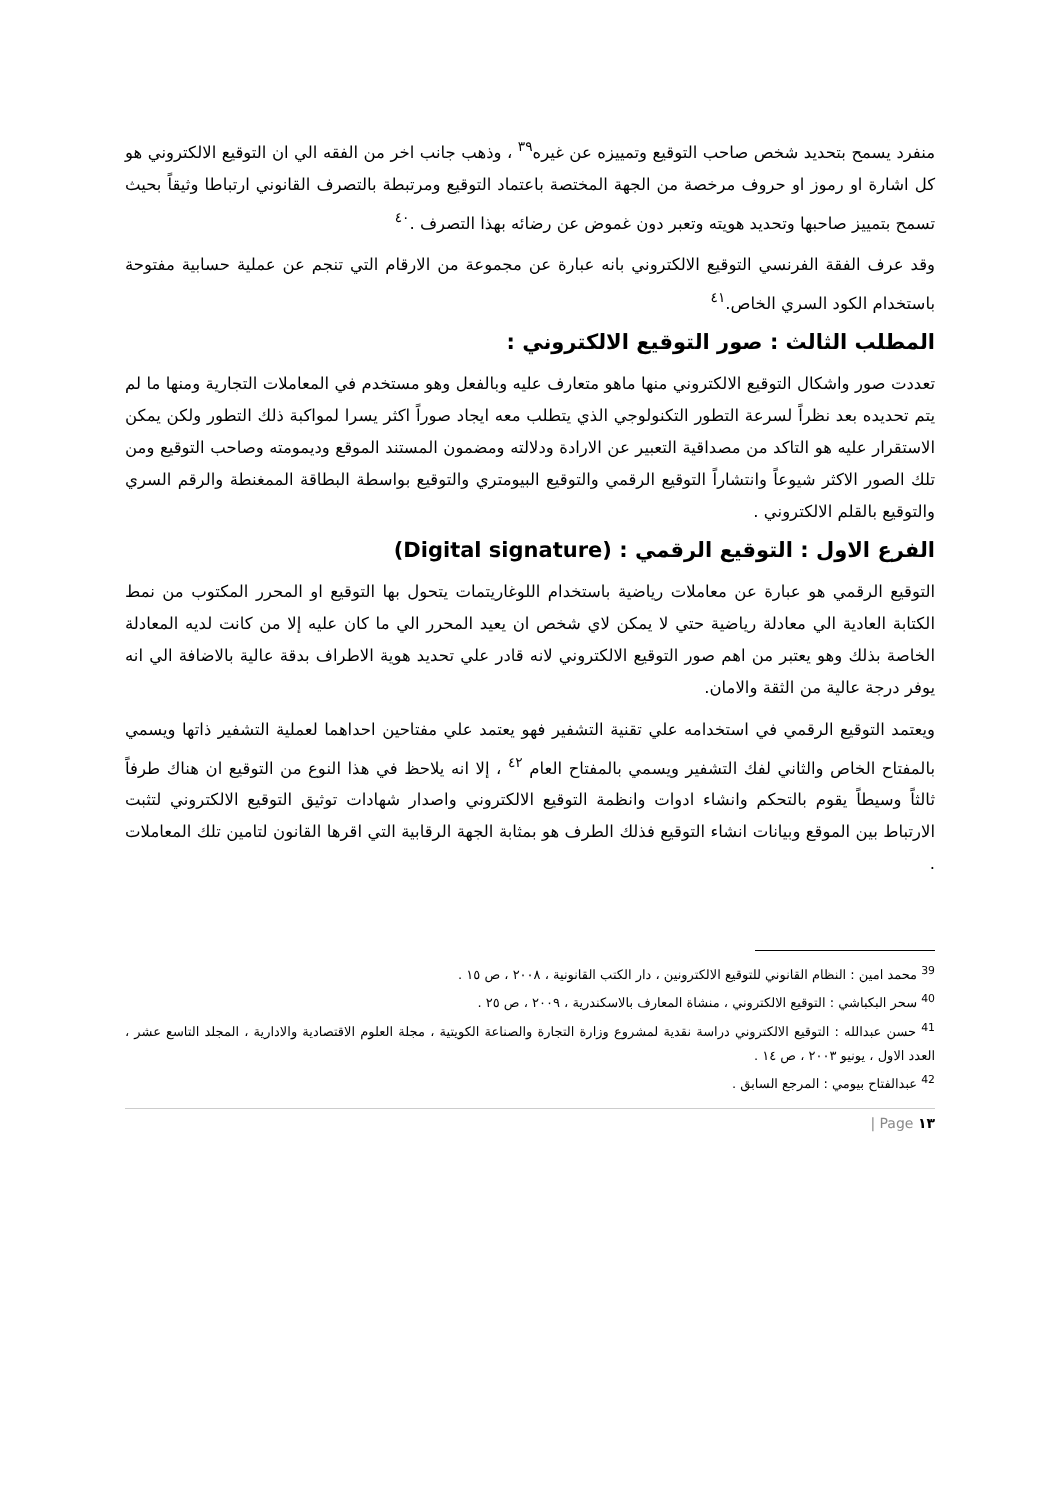منفرد يسمح بتحديد شخص صاحب التوقيع وتمييزه عن غيره<sup>٣٩</sup> ، وذهب جانب اخر من الفقه الي ان التوقيع الالكتروني هو كل اشارة او رموز او حروف مرخصة من الجهة المختصة باعتماد التوقيع ومرتبطة بالتصرف القانوني ارتباطا وثيقاً بحيث تسمح بتمييز صاحبها وتحديد هويته وتعبر دون غموض عن رضائه بهذا التصرف .<sup>٤٠</sup>
وقد عرف الفقة الفرنسي التوقيع الالكتروني بانه عبارة عن مجموعة من الارقام التي تنجم عن عملية حسابية مفتوحة باستخدام الكود السري الخاص.<sup>٤١</sup>
المطلب الثالث : صور التوقيع الالكتروني :
تعددت صور واشكال التوقيع الالكتروني منها ماهو متعارف عليه وبالفعل وهو مستخدم في المعاملات التجارية ومنها ما لم يتم تحديده بعد نظراً لسرعة التطور التكنولوجي الذي يتطلب معه ايجاد صوراً اكثر يسرا لمواكبة ذلك التطور ولكن يمكن الاستقرار عليه هو التاكد من مصداقية التعبير عن الارادة ودلالته ومضمون المستند الموقع وديمومته وصاحب التوقيع ومن تلك الصور الاكثر شيوعاً وانتشاراً التوقيع الرقمي والتوقيع البيومتري والتوقيع بواسطة البطاقة الممغنطة والرقم السري والتوقيع بالقلم الالكتروني .
الفرع الاول : التوقيع الرقمي : (Digital signature)
التوقيع الرقمي هو عبارة عن معاملات رياضية باستخدام اللوغاريتمات يتحول بها التوقيع او المحرر المكتوب من نمط الكتابة العادية الي معادلة رياضية حتي لا يمكن لاي شخص ان يعيد المحرر الي ما كان عليه إلا من كانت لديه المعادلة الخاصة بذلك وهو يعتبر من اهم صور التوقيع الالكتروني لانه قادر علي تحديد هوية الاطراف بدقة عالية بالاضافة الي انه يوفر درجة عالية من الثقة والامان.
ويعتمد التوقيع الرقمي في استخدامه علي تقنية التشفير فهو يعتمد علي مفتاحين احداهما لعملية التشفير ذاتها ويسمي بالمفتاح الخاص والثاني لفك التشفير ويسمي بالمفتاح العام <sup>٤٢</sup> ، إلا انه يلاحظ في هذا النوع من التوقيع ان هناك طرفاً ثالثاً وسيطاً يقوم بالتحكم وانشاء ادوات وانظمة التوقيع الالكتروني واصدار شهادات توثيق التوقيع الالكتروني لتثبت الارتباط بين الموقع وبيانات انشاء التوقيع فذلك الطرف هو بمثابة الجهة الرقابية التي اقرها القانون لتامين تلك المعاملات .
<sup>39</sup> محمد امين : النظام القانوني للتوقيع الالكترونين ، دار الكتب القانونية ، ٢٠٠٨ ، ص ١٥ .
<sup>40</sup> سحر البكباشي : التوقيع الالكتروني ، منشاة المعارف بالاسكندرية ، ٢٠٠٩ ، ص ٢٥ .
<sup>41</sup> حسن عبدالله : التوقيع الالكتروني دراسة نقدية لمشروع وزارة التجارة والصناعة الكويتية ، مجلة العلوم الاقتصادية والادارية ، المجلد التاسع عشر ، العدد الاول ، يونيو ٢٠٠٣ ، ص ١٤ .
<sup>42</sup> عبدالفتاح بيومي : المرجع السابق .
١٣ Page |